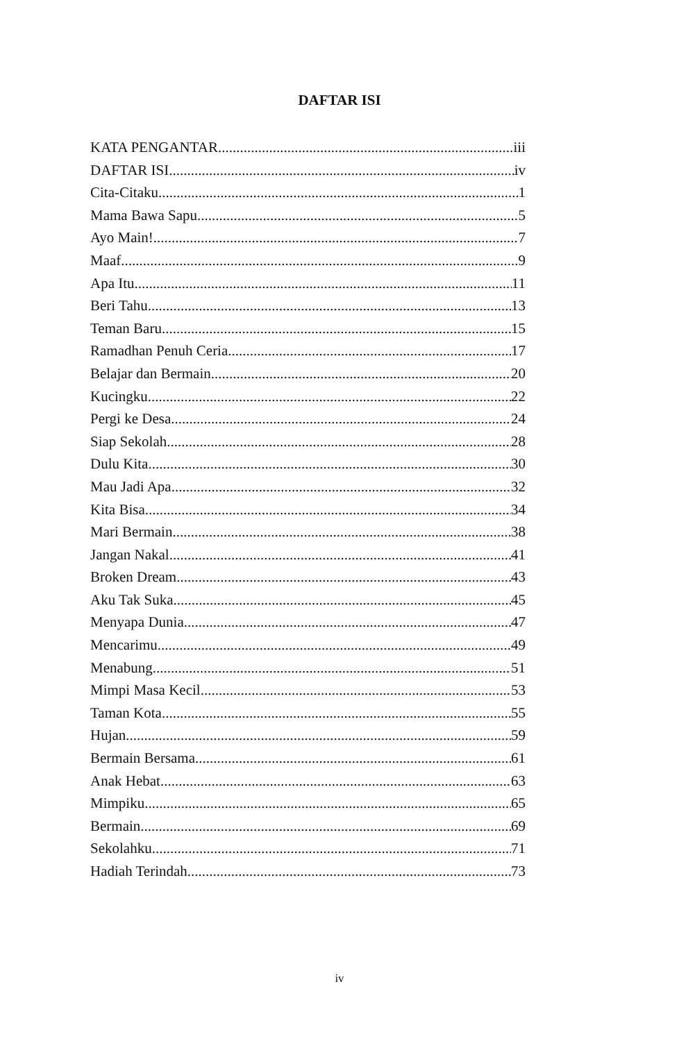DAFTAR ISI
KATA PENGANTAR iii
DAFTAR ISI iv
Cita-Citaku 1
Mama Bawa Sapu 5
Ayo Main! 7
Maaf 9
Apa Itu 11
Beri Tahu 13
Teman Baru 15
Ramadhan Penuh Ceria 17
Belajar dan Bermain 20
Kucingku 22
Pergi ke Desa 24
Siap Sekolah 28
Dulu Kita 30
Mau Jadi Apa 32
Kita Bisa 34
Mari Bermain 38
Jangan Nakal 41
Broken Dream 43
Aku Tak Suka 45
Menyapa Dunia 47
Mencarimu 49
Menabung 51
Mimpi Masa Kecil 53
Taman Kota 55
Hujan 59
Bermain Bersama 61
Anak Hebat 63
Mimpiku 65
Bermain 69
Sekolahku 71
Hadiah Terindah 73
iv